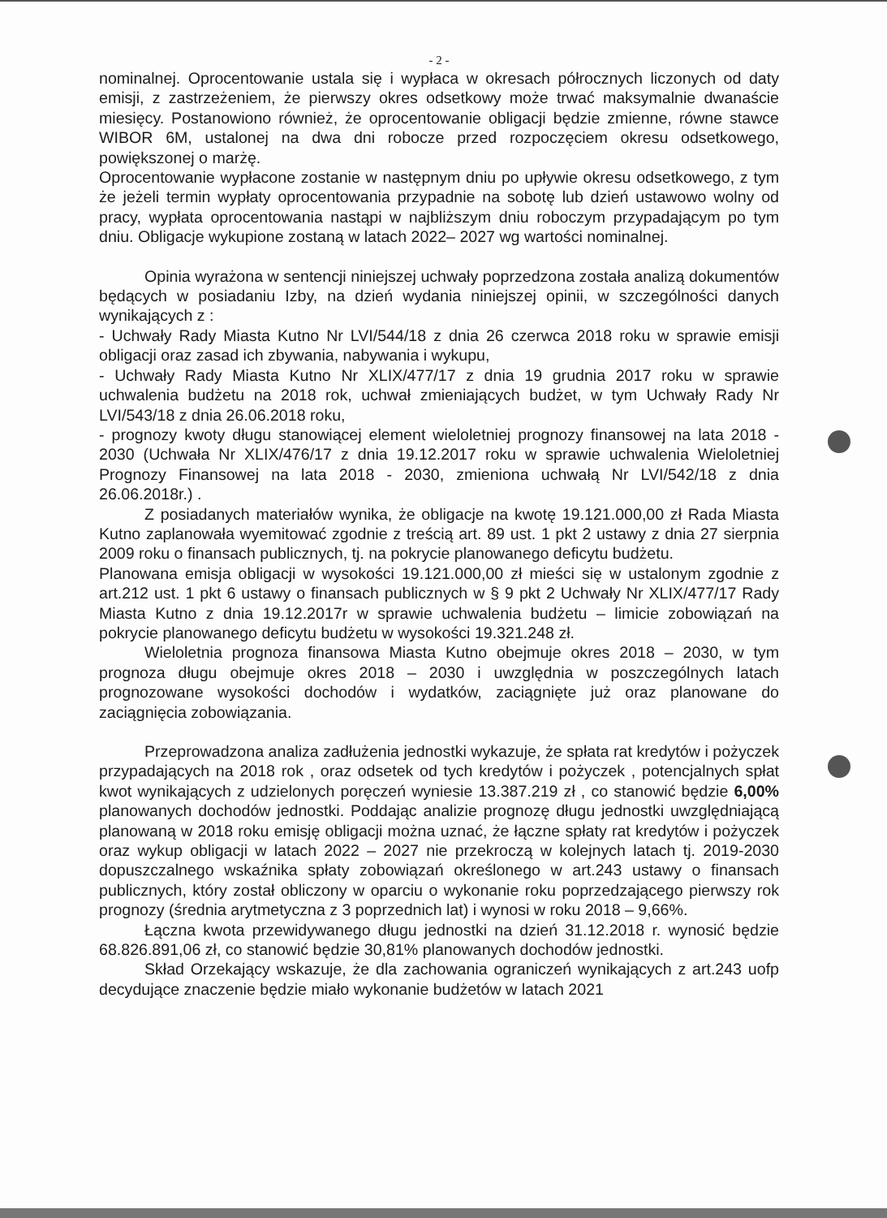- 2 -
nominalnej. Oprocentowanie ustala się i wypłaca w okresach półrocznych liczonych od daty emisji, z zastrzeżeniem, że pierwszy okres odsetkowy może trwać maksymalnie dwanaście miesięcy. Postanowiono również, że oprocentowanie obligacji będzie zmienne, równe stawce WIBOR 6M, ustalonej na dwa dni robocze przed rozpoczęciem okresu odsetkowego, powiększonej o marżę.
Oprocentowanie wypłacone zostanie w następnym dniu po upływie okresu odsetkowego, z tym że jeżeli termin wypłaty oprocentowania przypadnie na sobotę lub dzień ustawowo wolny od pracy, wypłata oprocentowania nastąpi w najbliższym dniu roboczym przypadającym po tym dniu. Obligacje wykupione zostaną w latach 2022– 2027 wg wartości nominalnej.
Opinia wyrażona w sentencji niniejszej uchwały poprzedzona została analizą dokumentów będących w posiadaniu Izby, na dzień wydania niniejszej opinii, w szczególności danych wynikających z :
- Uchwały Rady Miasta Kutno Nr LVI/544/18 z dnia 26 czerwca 2018 roku w sprawie emisji obligacji oraz zasad ich zbywania, nabywania i wykupu,
- Uchwały Rady Miasta Kutno Nr XLIX/477/17 z dnia 19 grudnia 2017 roku w sprawie uchwalenia budżetu na 2018 rok, uchwał zmieniających budżet, w tym Uchwały Rady Nr LVI/543/18 z dnia 26.06.2018 roku,
- prognozy kwoty długu stanowiącej element wieloletniej prognozy finansowej na lata 2018 - 2030 (Uchwała Nr XLIX/476/17 z dnia 19.12.2017 roku w sprawie uchwalenia Wieloletniej Prognozy Finansowej na lata 2018 - 2030, zmieniona uchwałą Nr LVI/542/18 z dnia 26.06.2018r.) .
Z posiadanych materiałów wynika, że obligacje na kwotę 19.121.000,00 zł Rada Miasta Kutno zaplanowała wyemitować zgodnie z treścią art. 89 ust. 1 pkt 2 ustawy z dnia 27 sierpnia 2009 roku o finansach publicznych, tj. na pokrycie planowanego deficytu budżetu.
Planowana emisja obligacji w wysokości 19.121.000,00 zł mieści się w ustalonym zgodnie z art.212 ust. 1 pkt 6 ustawy o finansach publicznych w § 9 pkt 2 Uchwały Nr XLIX/477/17 Rady Miasta Kutno z dnia 19.12.2017r w sprawie uchwalenia budżetu – limicie zobowiązań na pokrycie planowanego deficytu budżetu w wysokości 19.321.248 zł.
Wieloletnia prognoza finansowa Miasta Kutno obejmuje okres 2018 – 2030, w tym prognoza długu obejmuje okres 2018 – 2030 i uwzględnia w poszczególnych latach prognozowane wysokości dochodów i wydatków, zaciągnięte już oraz planowane do zaciągnięcia zobowiązania.
Przeprowadzona analiza zadłużenia jednostki wykazuje, że spłata rat kredytów i pożyczek przypadających na 2018 rok , oraz odsetek od tych kredytów i pożyczek , potencjalnych spłat kwot wynikających z udzielonych poręczeń wyniesie 13.387.219 zł , co stanowić będzie 6,00% planowanych dochodów jednostki. Poddając analizie prognozę długu jednostki uwzględniającą planowaną w 2018 roku emisję obligacji można uznać, że łączne spłaty rat kredytów i pożyczek oraz wykup obligacji w latach 2022 – 2027 nie przekroczą w kolejnych latach tj. 2019-2030 dopuszczalnego wskaźnika spłaty zobowiązań określonego w art.243 ustawy o finansach publicznych, który został obliczony w oparciu o wykonanie roku poprzedzającego pierwszy rok prognozy (średnia arytmetyczna z 3 poprzednich lat) i wynosi w roku 2018 – 9,66%.
Łączna kwota przewidywanego długu jednostki na dzień 31.12.2018 r. wynosić będzie 68.826.891,06 zł, co stanowić będzie 30,81% planowanych dochodów jednostki.
Skład Orzekający wskazuje, że dla zachowania ograniczeń wynikających z art.243 uofp decydujące znaczenie będzie miało wykonanie budżetów w latach 2021